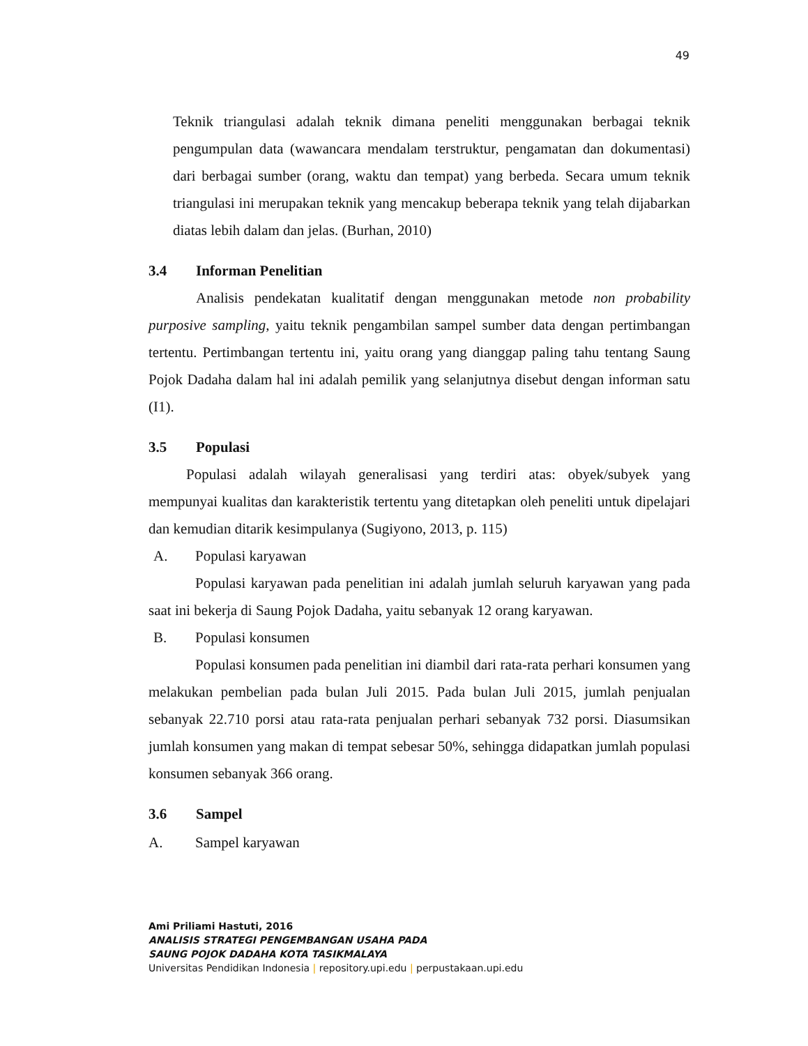49
Teknik triangulasi adalah teknik dimana peneliti menggunakan berbagai teknik pengumpulan data (wawancara mendalam terstruktur, pengamatan dan dokumentasi) dari berbagai sumber (orang, waktu dan tempat) yang berbeda. Secara umum teknik triangulasi ini merupakan teknik yang mencakup beberapa teknik yang telah dijabarkan diatas lebih dalam dan jelas. (Burhan, 2010)
3.4 Informan Penelitian
Analisis pendekatan kualitatif dengan menggunakan metode non probability purposive sampling, yaitu teknik pengambilan sampel sumber data dengan pertimbangan tertentu. Pertimbangan tertentu ini, yaitu orang yang dianggap paling tahu tentang Saung Pojok Dadaha dalam hal ini adalah pemilik yang selanjutnya disebut dengan informan satu (I1).
3.5 Populasi
Populasi adalah wilayah generalisasi yang terdiri atas: obyek/subyek yang mempunyai kualitas dan karakteristik tertentu yang ditetapkan oleh peneliti untuk dipelajari dan kemudian ditarik kesimpulanya (Sugiyono, 2013, p. 115)
A. Populasi karyawan
Populasi karyawan pada penelitian ini adalah jumlah seluruh karyawan yang pada saat ini bekerja di Saung Pojok Dadaha, yaitu sebanyak 12 orang karyawan.
B. Populasi konsumen
Populasi konsumen pada penelitian ini diambil dari rata-rata perhari konsumen yang melakukan pembelian pada bulan Juli 2015. Pada bulan Juli 2015, jumlah penjualan sebanyak 22.710 porsi atau rata-rata penjualan perhari sebanyak 732 porsi. Diasumsikan jumlah konsumen yang makan di tempat sebesar 50%, sehingga didapatkan jumlah populasi konsumen sebanyak 366 orang.
3.6 Sampel
A. Sampel karyawan
Ami Priliami Hastuti, 2016
ANALISIS STRATEGI PENGEMBANGAN USAHA PADA
SAUNG POJOK DADAHA KOTA TASIKMALAYA
Universitas Pendidikan Indonesia | repository.upi.edu | perpustakaan.upi.edu